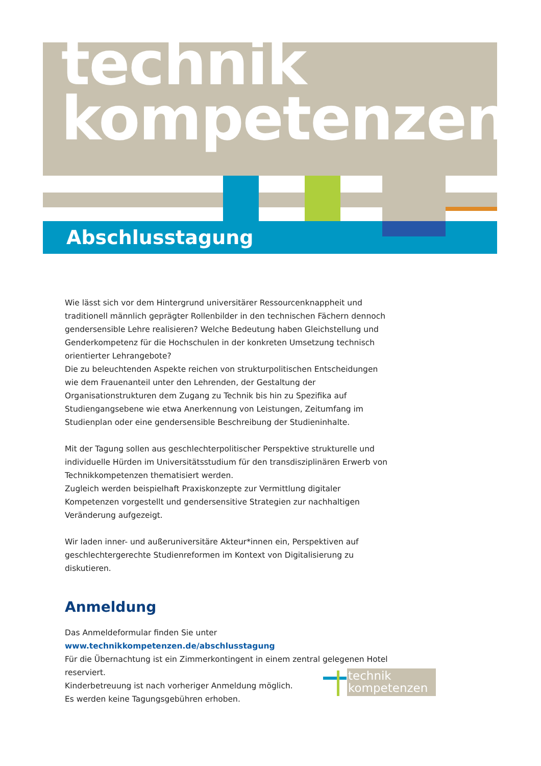technik
kompetenzen
Abschlusstagung
Wie lässt sich vor dem Hintergrund universitärer Ressourcenknappheit und traditionell männlich geprägter Rollenbilder in den technischen Fächern dennoch gendersensible Lehre realisieren? Welche Bedeutung haben Gleichstellung und Genderkompetenz für die Hochschulen in der konkreten Umsetzung technisch orientierter Lehrangebote?
Die zu beleuchtenden Aspekte reichen von strukturpolitischen Entscheidungen wie dem Frauenanteil unter den Lehrenden, der Gestaltung der Organisationstrukturen dem Zugang zu Technik bis hin zu Spezifika auf Studiengangsebene wie etwa Anerkennung von Leistungen, Zeitumfang im Studienplan oder eine gendersensible Beschreibung der Studieninhalte.
Mit der Tagung sollen aus geschlechterpolitischer Perspektive strukturelle und individuelle Hürden im Universitätsstudium für den transdisziplinären Erwerb von Technikkompetenzen thematisiert werden.
Zugleich werden beispielhaft Praxiskonzepte zur Vermittlung digitaler Kompetenzen vorgestellt und gendersensitive Strategien zur nachhaltigen Veränderung aufgezeigt.
Wir laden inner- und außeruniversitäre Akteur*innen ein, Perspektiven auf geschlechtergerechte Studienreformen im Kontext von Digitalisierung zu diskutieren.
Anmeldung
Das Anmeldeformular finden Sie unter www.technikkompetenzen.de/abschlusstagung
Für die Übernachtung ist ein Zimmerkontingent in einem zentral gelegenen Hotel reserviert.
Kinderbetreuung ist nach vorheriger Anmeldung möglich.
Es werden keine Tagungsgebühren erhoben.
technik
kompetenzen